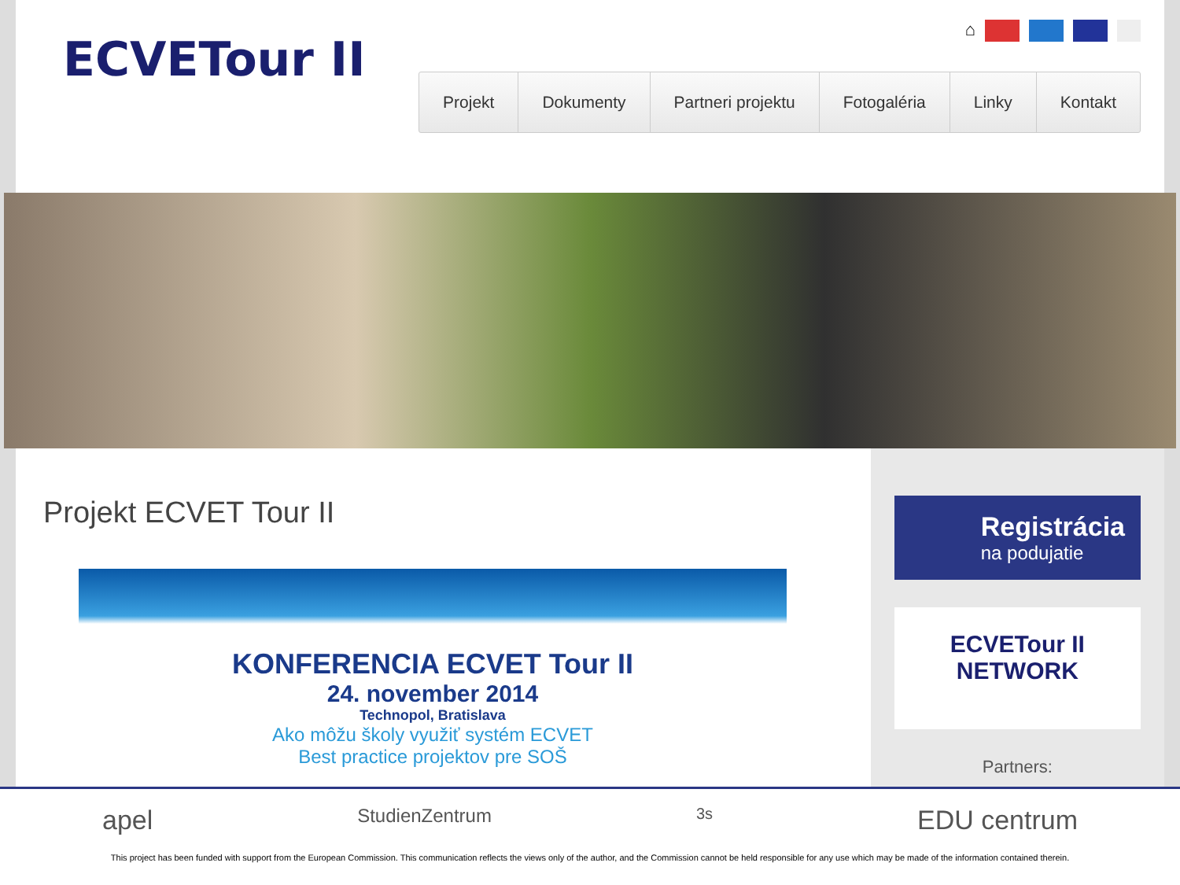ECVETour II
⌂
Projekt Dokumenty Partneri projektu Fotogaléria Linky Kontakt
Projekt ECVET Tour II
KONFERENCIA ECVET Tour II
24. november 2014
Technopol, Bratislava
Ako môžu školy využiť systém ECVET
Best practice projektov pre SOŠ
Registrácia
na podujatie
ECVETour II
NETWORK
Partners:
apel StudienZentrum 3s EDU centrum
This project has been funded with support from the European Commission. This communication reflects the views only of the author, and the Commission cannot be held responsible for any use which may be made of the information contained therein.